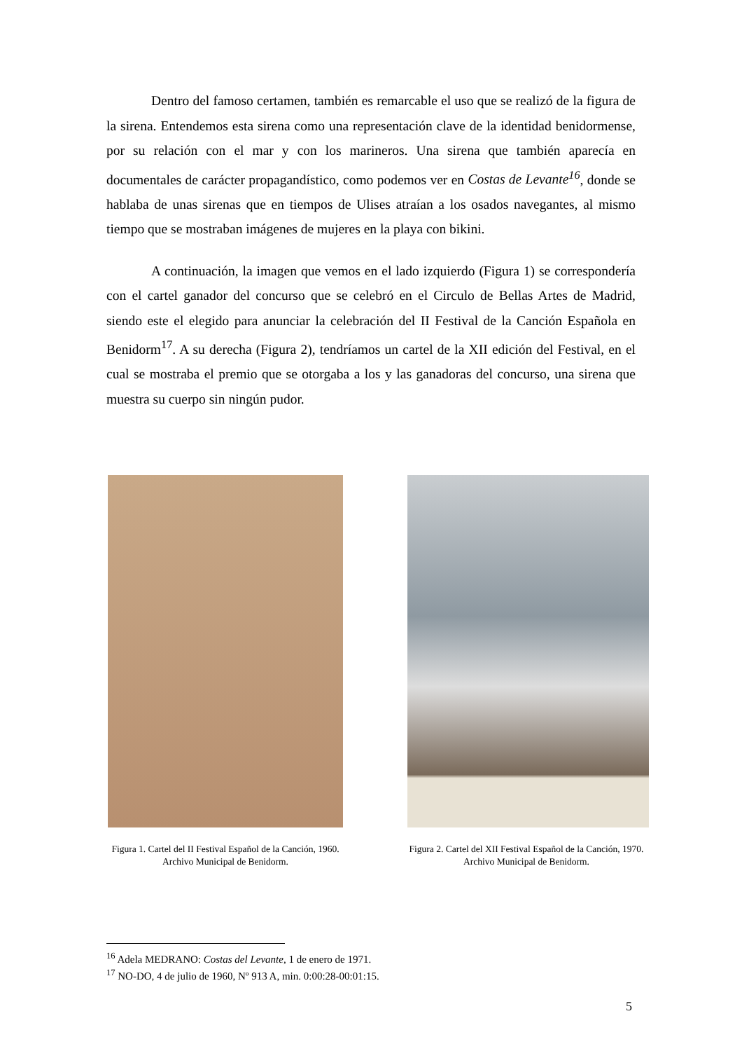Dentro del famoso certamen, también es remarcable el uso que se realizó de la figura de la sirena. Entendemos esta sirena como una representación clave de la identidad benidormense, por su relación con el mar y con los marineros. Una sirena que también aparecía en documentales de carácter propagandístico, como podemos ver en Costas de Levante<sup>16</sup>, donde se hablaba de unas sirenas que en tiempos de Ulises atraían a los osados navegantes, al mismo tiempo que se mostraban imágenes de mujeres en la playa con bikini.
A continuación, la imagen que vemos en el lado izquierdo (Figura 1) se correspondería con el cartel ganador del concurso que se celebró en el Circulo de Bellas Artes de Madrid, siendo este el elegido para anunciar la celebración del II Festival de la Canción Española en Benidorm<sup>17</sup>. A su derecha (Figura 2), tendríamos un cartel de la XII edición del Festival, en el cual se mostraba el premio que se otorgaba a los y las ganadoras del concurso, una sirena que muestra su cuerpo sin ningún pudor.
Figura 1. Cartel del II Festival Español de la Canción, 1960. Archivo Municipal de Benidorm.
Figura 2. Cartel del XII Festival Español de la Canción, 1970. Archivo Municipal de Benidorm.
<sup>16</sup> Adela MEDRANO: Costas del Levante, 1 de enero de 1971.
<sup>17</sup> NO-DO, 4 de julio de 1960, Nº 913 A, min. 0:00:28-00:01:15.
5